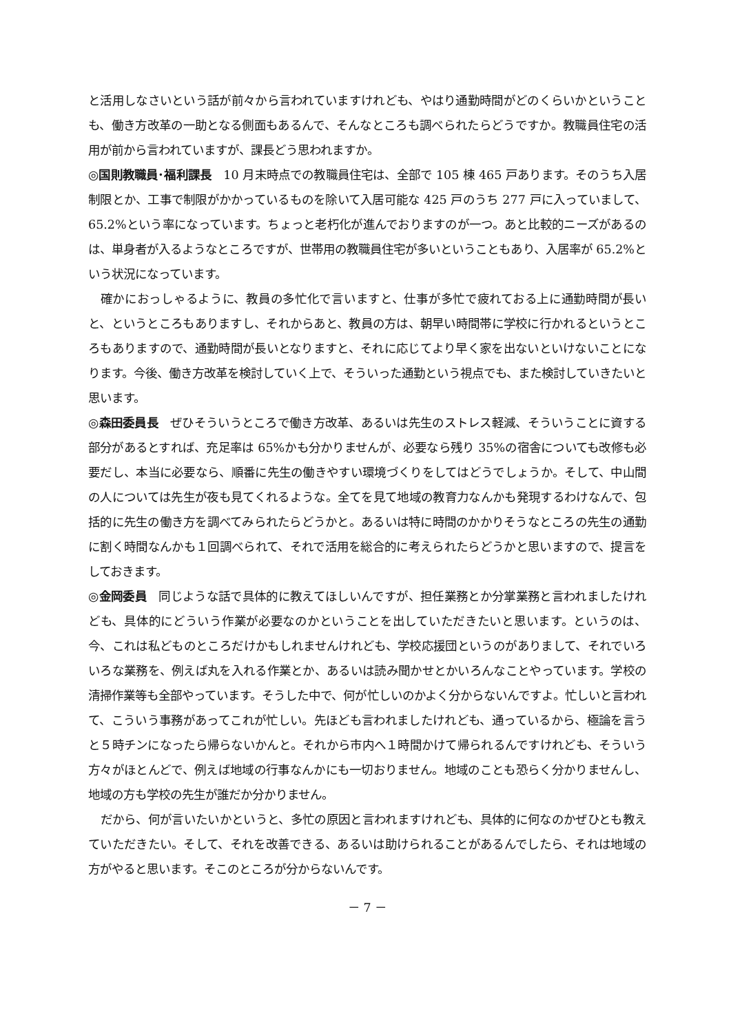と活用しなさいという話が前々から言われていますけれども、やはり通勤時間がどのくらいかということも、働き方改革の一助となる側面もあるんで、そんなところも調べられたらどうですか。教職員住宅の活用が前から言われていますが、課長どう思われますか。
◎国則教職員･福利課長　10 月末時点での教職員住宅は、全部で 105 棟 465 戸あります。そのうち入居制限とか、工事で制限がかかっているものを除いて入居可能な 425 戸のうち 277 戸に入っていまして、65.2%という率になっています。ちょっと老朽化が進んでおりますのが一つ。あと比較的ニーズがあるのは、単身者が入るようなところですが、世帯用の教職員住宅が多いということもあり、入居率が 65.2%という状況になっています。
確かにおっしゃるように、教員の多忙化で言いますと、仕事が多忙で疲れておる上に通勤時間が長いと、というところもありますし、それからあと、教員の方は、朝早い時間帯に学校に行かれるというところもありますので、通勤時間が長いとなりますと、それに応じてより早く家を出ないといけないことになります。今後、働き方改革を検討していく上で、そういった通勤という視点でも、また検討していきたいと思います。
◎森田委員長　ぜひそういうところで働き方改革、あるいは先生のストレス軽減、そういうことに資する部分があるとすれば、充足率は 65%かも分かりませんが、必要なら残り 35%の宿舎についても改修も必要だし、本当に必要なら、順番に先生の働きやすい環境づくりをしてはどうでしょうか。そして、中山間の人については先生が夜も見てくれるような。全てを見て地域の教育力なんかも発現するわけなんで、包括的に先生の働き方を調べてみられたらどうかと。あるいは特に時間のかかりそうなところの先生の通勤に割く時間なんかも１回調べられて、それで活用を総合的に考えられたらどうかと思いますので、提言をしておきます。
◎金岡委員　同じような話で具体的に教えてほしいんですが、担任業務とか分掌業務と言われましたけれども、具体的にどういう作業が必要なのかということを出していただきたいと思います。というのは、今、これは私どものところだけかもしれませんけれども、学校応援団というのがありまして、それでいろいろな業務を、例えば丸を入れる作業とか、あるいは読み聞かせとかいろんなことやっています。学校の清掃作業等も全部やっています。そうした中で、何が忙しいのかよく分からないんですよ。忙しいと言われて、こういう事務があってこれが忙しい。先ほども言われましたけれども、通っているから、極論を言うと５時チンになったら帰らないかんと。それから市内へ１時間かけて帰られるんですけれども、そういう方々がほとんどで、例えば地域の行事なんかにも一切おりません。地域のことも恐らく分かりませんし、地域の方も学校の先生が誰だか分かりません。
だから、何が言いたいかというと、多忙の原因と言われますけれども、具体的に何なのかぜひとも教えていただきたい。そして、それを改善できる、あるいは助けられることがあるんでしたら、それは地域の方がやると思います。そこのところが分からないんです。
－ 7 －